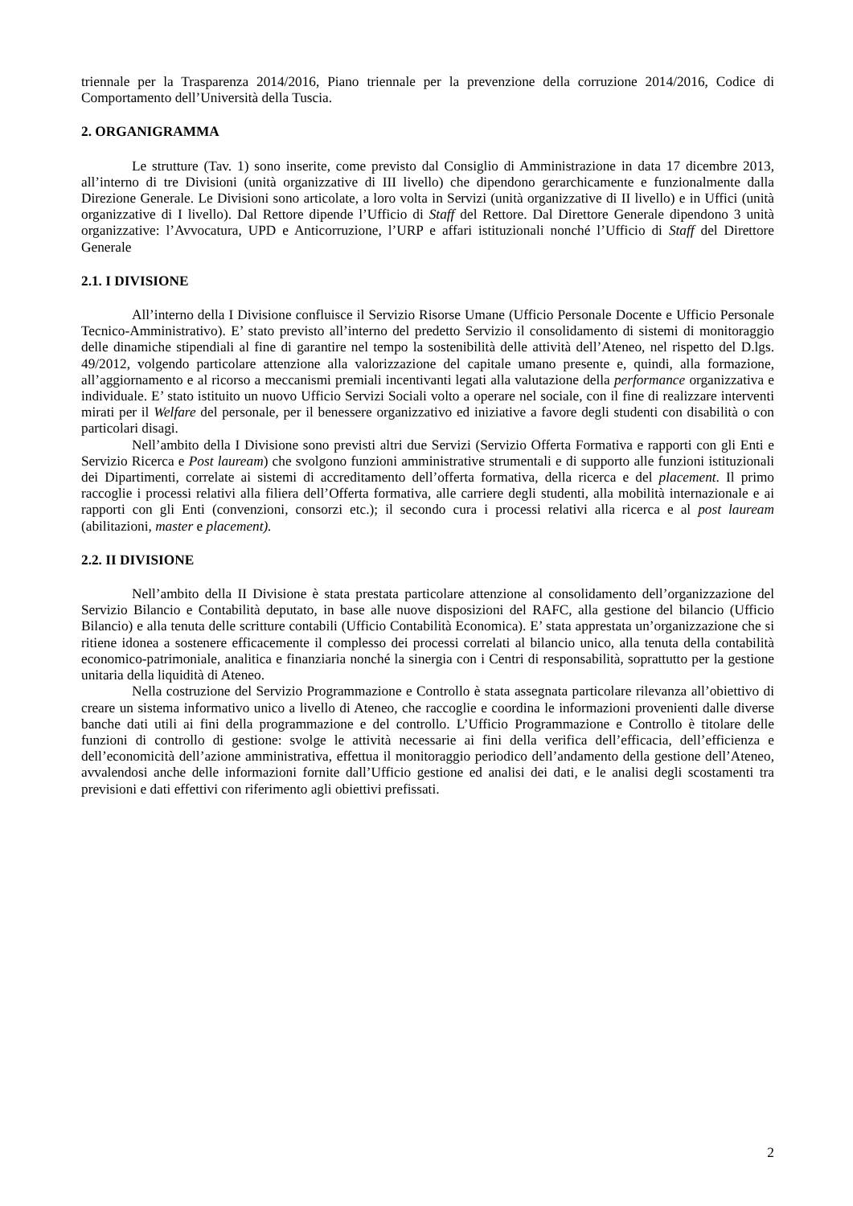triennale per la Trasparenza 2014/2016, Piano triennale per la prevenzione della corruzione 2014/2016, Codice di Comportamento dell’Università della Tuscia.
2. ORGANIGRAMMA
Le strutture (Tav. 1) sono inserite, come previsto dal Consiglio di Amministrazione in data 17 dicembre 2013, all’interno di tre Divisioni (unità organizzative di III livello) che dipendono gerarchicamente e funzionalmente dalla Direzione Generale. Le Divisioni sono articolate, a loro volta in Servizi (unità organizzative di II livello) e in Uffici (unità organizzative di I livello). Dal Rettore dipende l’Ufficio di Staff del Rettore. Dal Direttore Generale dipendono 3 unità organizzative: l’Avvocatura, UPD e Anticorruzione, l’URP e affari istituzionali nonché l’Ufficio di Staff del Direttore Generale
2.1. I DIVISIONE
All’interno della I Divisione confluisce il Servizio Risorse Umane (Ufficio Personale Docente e Ufficio Personale Tecnico-Amministrativo). E’ stato previsto all’interno del predetto Servizio il consolidamento di sistemi di monitoraggio delle dinamiche stipendiali al fine di garantire nel tempo la sostenibilità delle attività dell’Ateneo, nel rispetto del D.lgs. 49/2012, volgendo particolare attenzione alla valorizzazione del capitale umano presente e, quindi, alla formazione, all’aggiornamento e al ricorso a meccanismi premiali incentivanti legati alla valutazione della performance organizzativa e individuale. E’ stato istituito un nuovo Ufficio Servizi Sociali volto a operare nel sociale, con il fine di realizzare interventi mirati per il Welfare del personale, per il benessere organizzativo ed iniziative a favore degli studenti con disabilità o con particolari disagi.
Nell’ambito della I Divisione sono previsti altri due Servizi (Servizio Offerta Formativa e rapporti con gli Enti e Servizio Ricerca e Post lauream) che svolgono funzioni amministrative strumentali e di supporto alle funzioni istituzionali dei Dipartimenti, correlate ai sistemi di accreditamento dell’offerta formativa, della ricerca e del placement. Il primo raccoglie i processi relativi alla filiera dell’Offerta formativa, alle carriere degli studenti, alla mobilità internazionale e ai rapporti con gli Enti (convenzioni, consorzi etc.); il secondo cura i processi relativi alla ricerca e al post lauream (abilitazioni, master e placement).
2.2. II DIVISIONE
Nell’ambito della II Divisione è stata prestata particolare attenzione al consolidamento dell’organizzazione del Servizio Bilancio e Contabilità deputato, in base alle nuove disposizioni del RAFC, alla gestione del bilancio (Ufficio Bilancio) e alla tenuta delle scritture contabili (Ufficio Contabilità Economica). E’ stata apprestata un’organizzazione che si ritiene idonea a sostenere efficacemente il complesso dei processi correlati al bilancio unico, alla tenuta della contabilità economico-patrimoniale, analitica e finanziaria nonché la sinergia con i Centri di responsabilità, soprattutto per la gestione unitaria della liquidità di Ateneo.
Nella costruzione del Servizio Programmazione e Controllo è stata assegnata particolare rilevanza all’obiettivo di creare un sistema informativo unico a livello di Ateneo, che raccoglie e coordina le informazioni provenienti dalle diverse banche dati utili ai fini della programmazione e del controllo. L’Ufficio Programmazione e Controllo è titolare delle funzioni di controllo di gestione: svolge le attività necessarie ai fini della verifica dell’efficacia, dell’efficienza e dell’economicità dell’azione amministrativa, effettua il monitoraggio periodico dell’andamento della gestione dell’Ateneo, avvalendosi anche delle informazioni fornite dall’Ufficio gestione ed analisi dei dati, e le analisi degli scostamenti tra previsioni e dati effettivi con riferimento agli obiettivi prefissati.
2